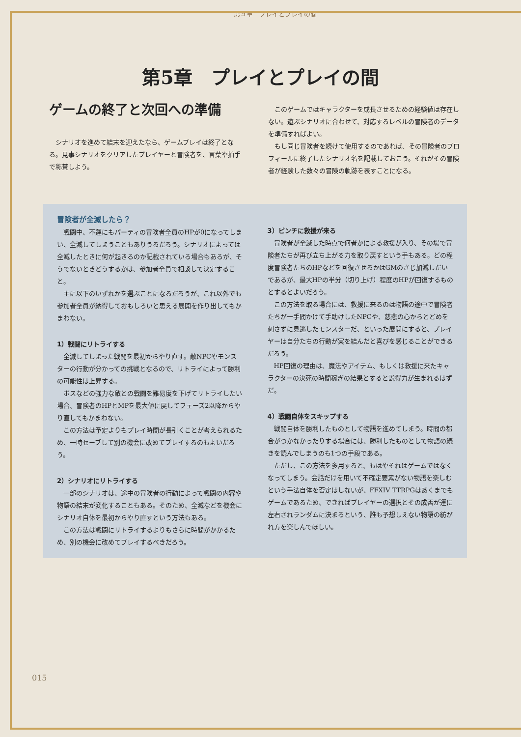第５章　プレイとプレイの間
第5章　プレイとプレイの間
ゲームの終了と次回への準備
シナリオを進めて結末を迎えたなら、ゲームプレイは終了となる。見事シナリオをクリアしたプレイヤーと冒険者を、言葉や拍手で称賛しよう。
このゲームではキャラクターを成長させるための経験値は存在しない。遊ぶシナリオに合わせて、対応するレベルの冒険者のデータを準備すればよい。
もし同じ冒険者を続けて使用するのであれば、その冒険者のプロフィールに終了したシナリオ名を記載しておこう。それがその冒険者が経験した数々の冒険の軌跡を表すことになる。
冒険者が全滅したら？
戦闘中、不運にもパーティの冒険者全員のHPが0になってしまい、全滅してしまうこともありうるだろう。シナリオによっては全滅したときに何が起きるのか記載されている場合もあるが、そうでないときどうするかは、参加者全員で相談して決定すること。
主に以下のいずれかを選ぶことになるだろうが、これ以外でも参加者全員が納得しておもしろいと思える展開を作り出してもかまわない。
1）戦闘にリトライする
全滅してしまった戦闘を最初からやり直す。敵NPCやモンスターの行動が分かっての挑戦となるので、リトライによって勝利の可能性は上昇する。
ボスなどの強力な敵との戦闘を難易度を下げてリトライしたい場合、冒険者のHPとMPを最大値に戻してフェーズ2以降からやり直してもかまわない。
この方法は予定よりもプレイ時間が長引くことが考えられるため、一時セーブして別の機会に改めてプレイするのもよいだろう。
2）シナリオにリトライする
一部のシナリオは、途中の冒険者の行動によって戦闘の内容や物語の結末が変化することもある。そのため、全滅などを機会にシナリオ自体を最初からやり直すという方法もある。
この方法は戦闘にリトライするよりもさらに時間がかかるため、別の機会に改めてプレイするべきだろう。
3）ピンチに救援が来る
冒険者が全滅した時点で何者かによる救援が入り、その場で冒険者たちが再び立ち上がる力を取り戻すという手もある。どの程度冒険者たちのHPなどを回復させるかはGMのさじ加減しだいであるが、最大HPの半分（切り上げ）程度のHPが回復するものとするとよいだろう。
この方法を取る場合には、救援に来るのは物語の途中で冒険者たちが一手間かけて手助けしたNPCや、慈悲の心からとどめを刺さずに見逃したモンスターだ、といった展開にすると、プレイヤーは自分たちの行動が実を結んだと喜びを感じることができるだろう。
HP回復の理由は、魔法やアイテム、もしくは救援に来たキャラクターの決死の時間稼ぎの結果とすると説得力が生まれるはずだ。
4）戦闘自体をスキップする
戦闘自体を勝利したものとして物語を進めてしまう。時間の都合がつかなかったりする場合には、勝利したものとして物語の続きを読んでしまうのも1つの手段である。
ただし、この方法を多用すると、もはやそれはゲームではなくなってしまう。会話だけを用いて不確定要素がない物語を楽しむという手法自体を否定はしないが、FFXIV TTRPGはあくまでもゲームであるため、できればプレイヤーの選択とその成否が運に左右されランダムに決まるという、誰も予想しえない物語の紡がれ方を楽しんでほしい。
015